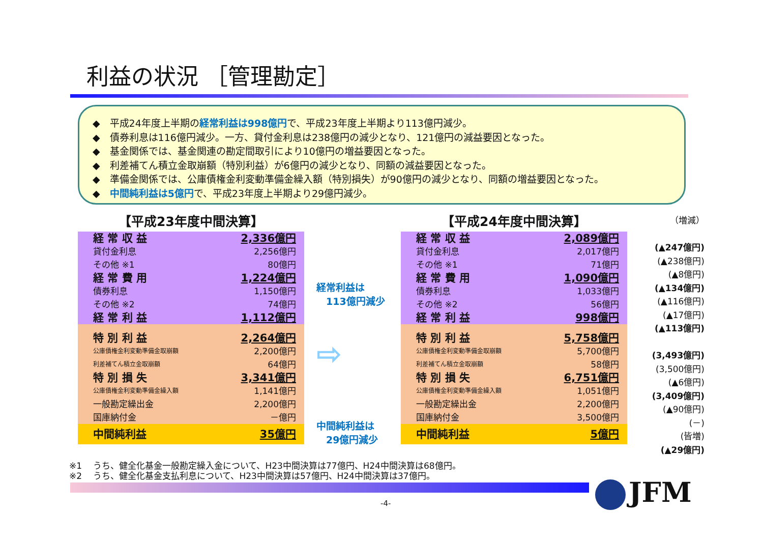利益の状況 ［管理勘定］
◆　平成24年度上半期の経常利益は998億円で、平成23年度上半期より113億円減少。
◆　債券利息は116億円減少。一方、貸付金利息は238億円の減少となり、121億円の減益要因となった。
◆　基金関係では、基金関連の勘定間取引により10億円の増益要因となった。
◆　利差補てん積立金取崩額（特別利益）が6億円の減少となり、同額の減益要因となった。
◆　準備金関係では、公庫債権金利変動準備金繰入額（特別損失）が90億円の減少となり、同額の増益要因となった。
◆　中間純利益は5億円で、平成23年度上半期より29億円減少。
【平成23年度中間決算】
| 経 常 収 益 | 2,336億円 |
| 貸付金利息 | 2,256億円 |
| その他 ※1 | 80億円 |
| 経 常 費 用 | 1,224億円 |
| 債券利息 | 1,150億円 |
| その他 ※2 | 74億円 |
| 経 常 利 益 | 1,112億円 |
| 特 別 利 益 | 2,264億円 |
| 公庫債権金利変動準備金取崩額 | 2,200億円 |
| 利差補てん積立金取崩額 | 64億円 |
| 特 別 損 失 | 3,341億円 |
| 公庫債権金利変動準備金繰入額 | 1,141億円 |
| 一般勘定繰出金 | 2,200億円 |
| 国庫納付金 | －億円 |
| 中間純利益 | 35億円 |
経常利益は
　113億円減少
⇨
中間純利益は
　29億円減少
【平成24年度中間決算】
| 経 常 収 益 | 2,089億円 |
| 貸付金利息 | 2,017億円 |
| その他 ※1 | 71億円 |
| 経 常 費 用 | 1,090億円 |
| 債券利息 | 1,033億円 |
| その他 ※2 | 56億円 |
| 経 常 利 益 | 998億円 |
| 特 別 利 益 | 5,758億円 |
| 公庫債権金利変動準備金取崩額 | 5,700億円 |
| 利差補てん積立金取崩額 | 58億円 |
| 特 別 損 失 | 6,751億円 |
| 公庫債権金利変動準備金繰入額 | 1,051億円 |
| 一般勘定繰出金 | 2,200億円 |
| 国庫納付金 | 3,500億円 |
| 中間純利益 | 5億円 |
（増減）
(▲247億円)
(▲238億円)
(▲8億円)
(▲134億円)
(▲116億円)
(▲17億円)
(▲113億円)
(3,493億円)
(3,500億円)
(▲6億円)
(3,409億円)
(▲90億円)
(－)
(皆増)
(▲29億円)
※1　 うち、健全化基金一般勘定繰入金について、H23中間決算は77億円、H24中間決算は68億円。
※2　 うち、健全化基金支払利息について、H23中間決算は57億円、H24中間決算は37億円。
JFM
-4-